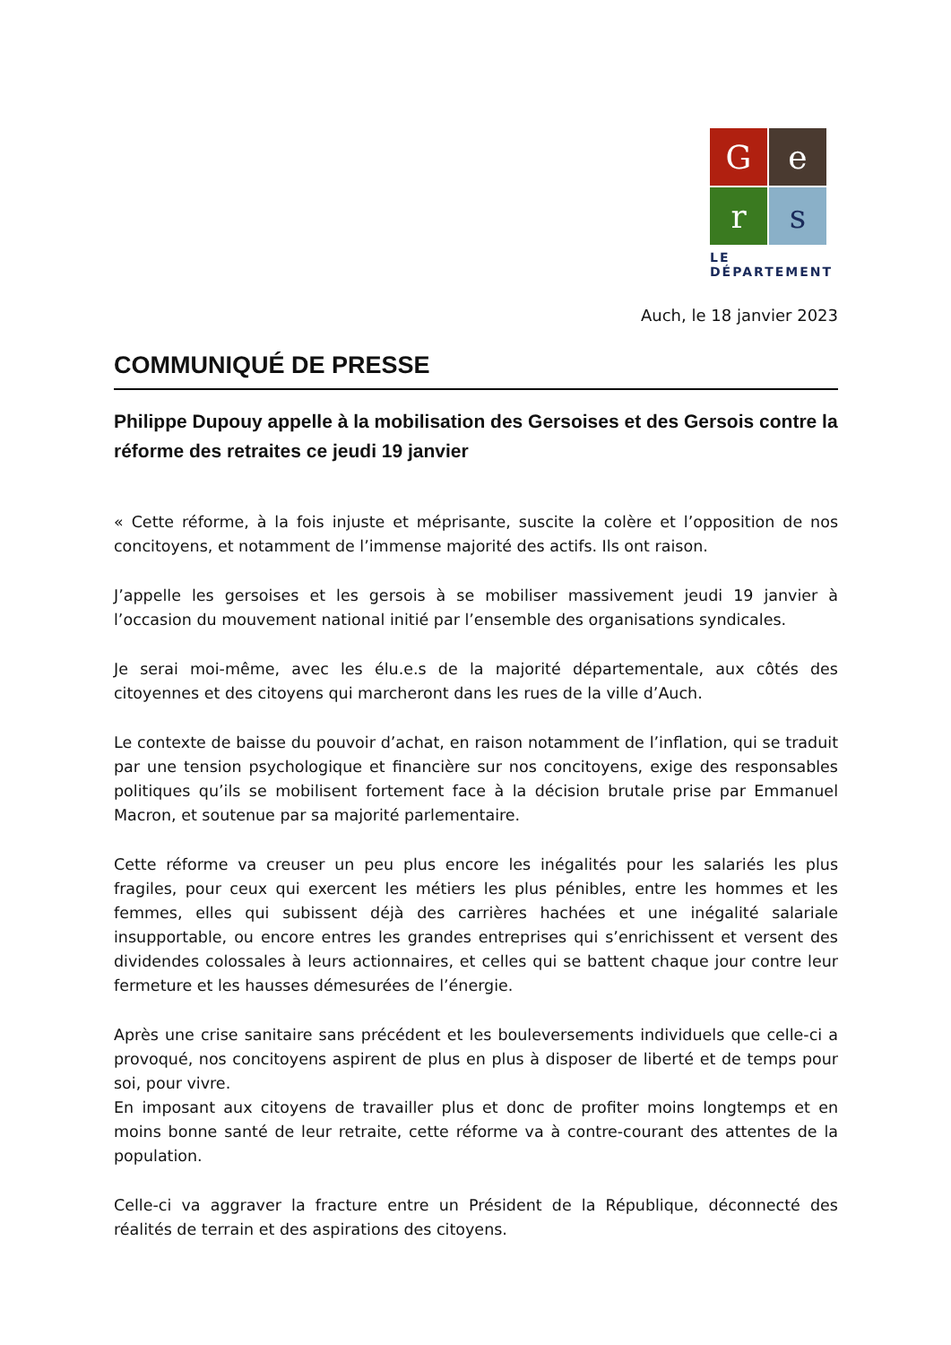G
e
r
s
LE DÉPARTEMENT
Auch, le 18 janvier 2023
COMMUNIQUÉ DE PRESSE
Philippe Dupouy appelle à la mobilisation des Gersoises et des Gersois contre la réforme des retraites ce jeudi 19 janvier
« Cette réforme, à la fois injuste et méprisante, suscite la colère et l’opposition de nos concitoyens, et notamment de l’immense majorité des actifs. Ils ont raison.
J’appelle les gersoises et les gersois à se mobiliser massivement jeudi 19 janvier à l’occasion du mouvement national initié par l’ensemble des organisations syndicales.
Je serai moi-même, avec les élu.e.s de la majorité départementale, aux côtés des citoyennes et des citoyens qui marcheront dans les rues de la ville d’Auch.
Le contexte de baisse du pouvoir d’achat, en raison notamment de l’inflation, qui se traduit par une tension psychologique et financière sur nos concitoyens, exige des responsables politiques qu’ils se mobilisent fortement face à la décision brutale prise par Emmanuel Macron, et soutenue par sa majorité parlementaire.
Cette réforme va creuser un peu plus encore les inégalités pour les salariés les plus fragiles, pour ceux qui exercent les métiers les plus pénibles, entre les hommes et les femmes, elles qui subissent déjà des carrières hachées et une inégalité salariale insupportable, ou encore entres les grandes entreprises qui s’enrichissent et versent des dividendes colossales à leurs actionnaires, et celles qui se battent chaque jour contre leur fermeture et les hausses démesurées de l’énergie.
Après une crise sanitaire sans précédent et les bouleversements individuels que celle-ci a provoqué, nos concitoyens aspirent de plus en plus à disposer de liberté et de temps pour soi, pour vivre.
En imposant aux citoyens de travailler plus et donc de profiter moins longtemps et en moins bonne santé de leur retraite, cette réforme va à contre-courant des attentes de la population.
Celle-ci va aggraver la fracture entre un Président de la République, déconnecté des réalités de terrain et des aspirations des citoyens.